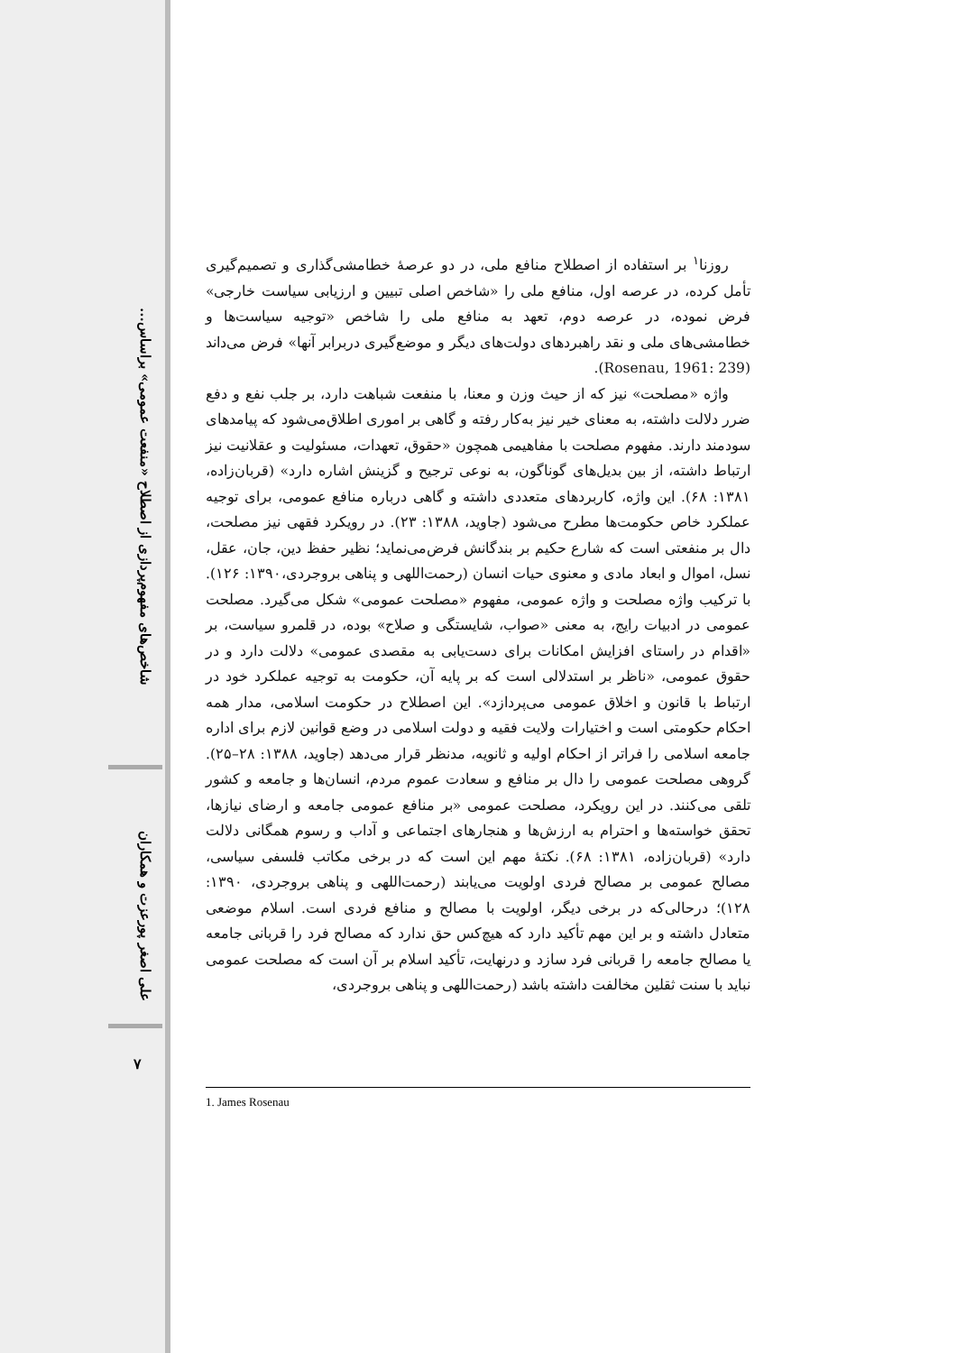شاخص‌های مفهوم‌پردازی از اصطلاح «منفعت عمومی» براساس...
علی اصغر پورعزت و همکاران
۷
روزنا<sup>۱</sup> بر استفاده از اصطلاح منافع ملی، در دو عرصهٔ خطامشی‌گذاری و تصمیم‌گیری تأمل کرده، در عرصه اول، منافع ملی را «شاخص اصلی تبیین و ارزیابی سیاست خارجی» فرض نموده، در عرصه دوم، تعهد به منافع ملی را شاخص «توجیه سیاست‌ها و خطامشی‌های ملی و نقد راهبردهای دولت‌های دیگر و موضع‌گیری دربرابر آنها» فرض می‌داند (Rosenau, 1961: 239).
واژه «مصلحت» نیز که از حیث وزن و معنا، با منفعت شباهت دارد، بر جلب نفع و دفع ضرر دلالت داشته، به معنای خیر نیز به‌کار رفته و گاهی بر اموری اطلاق‌می‌شود که پیامدهای سودمند دارند. مفهوم مصلحت با مفاهیمی همچون «حقوق، تعهدات، مسئولیت و عقلانیت نیز ارتباط داشته، از بین بدیل‌های گوناگون، به نوعی ترجیح و گزینش اشاره دارد» (قربان‌زاده، ۱۳۸۱: ۶۸). این واژه، کاربردهای متعددی داشته و گاهی درباره منافع عمومی، برای توجیه عملکرد خاص حکومت‌ها مطرح می‌شود (جاوید، ۱۳۸۸: ۲۳). در رویکرد فقهی نیز مصلحت، دال بر منفعتی است که شارع حکیم بر بندگانش فرض‌می‌نماید؛ نظیر حفظ دین، جان، عقل، نسل، اموال و ابعاد مادی و معنوی حیات انسان (رحمت‌اللهی و پناهی بروجردی،۱۳۹۰: ۱۲۶). با ترکیب واژه مصلحت و واژه عمومی، مفهوم «مصلحت عمومی» شکل می‌گیرد. مصلحت عمومی در ادبیات رایج، به معنی «صواب، شایستگی و صلاح» بوده، در قلمرو سیاست، بر «اقدام در راستای افزایش امکانات برای دست‌یابی به مقصدی عمومی» دلالت دارد و در حقوق عمومی، «ناظر بر استدلالی است که بر پایه آن، حکومت به توجیه عملکرد خود در ارتباط با قانون و اخلاق عمومی می‌پردازد». این اصطلاح در حکومت اسلامی، مدار همه احکام حکومتی است و اختیارات ولایت فقیه و دولت اسلامی در وضع قوانین لازم برای اداره جامعه اسلامی را فراتر از احکام اولیه و ثانویه، مدنظر قرار می‌دهد (جاوید، ۱۳۸۸: ۲۸–۲۵). گروهی مصلحت عمومی را دال بر منافع و سعادت عموم مردم، انسان‌ها و جامعه و کشور تلقی می‌کنند. در این رویکرد، مصلحت عمومی «بر منافع عمومی جامعه و ارضای نیازها، تحقق خواسته‌ها و احترام به ارزش‌ها و هنجارهای اجتماعی و آداب و رسوم همگانی دلالت دارد» (قربان‌زاده، ۱۳۸۱: ۶۸). نکتهٔ مهم این است که در برخی مکاتب فلسفی سیاسی، مصالح عمومی بر مصالح فردی اولویت می‌یابند (رحمت‌اللهی و پناهی بروجردی، ۱۳۹۰: ۱۲۸)؛ درحالی‌که در برخی دیگر، اولویت با مصالح و منافع فردی است. اسلام موضعی متعادل داشته و بر این مهم تأکید دارد که هیچ‌کس حق ندارد که مصالح فرد را قربانی جامعه یا مصالح جامعه را قربانی فرد سازد و درنهایت، تأکید اسلام بر آن است که مصلحت عمومی نباید با سنت ثقلین مخالفت داشته باشد (رحمت‌اللهی و پناهی بروجردی،
1. James Rosenau